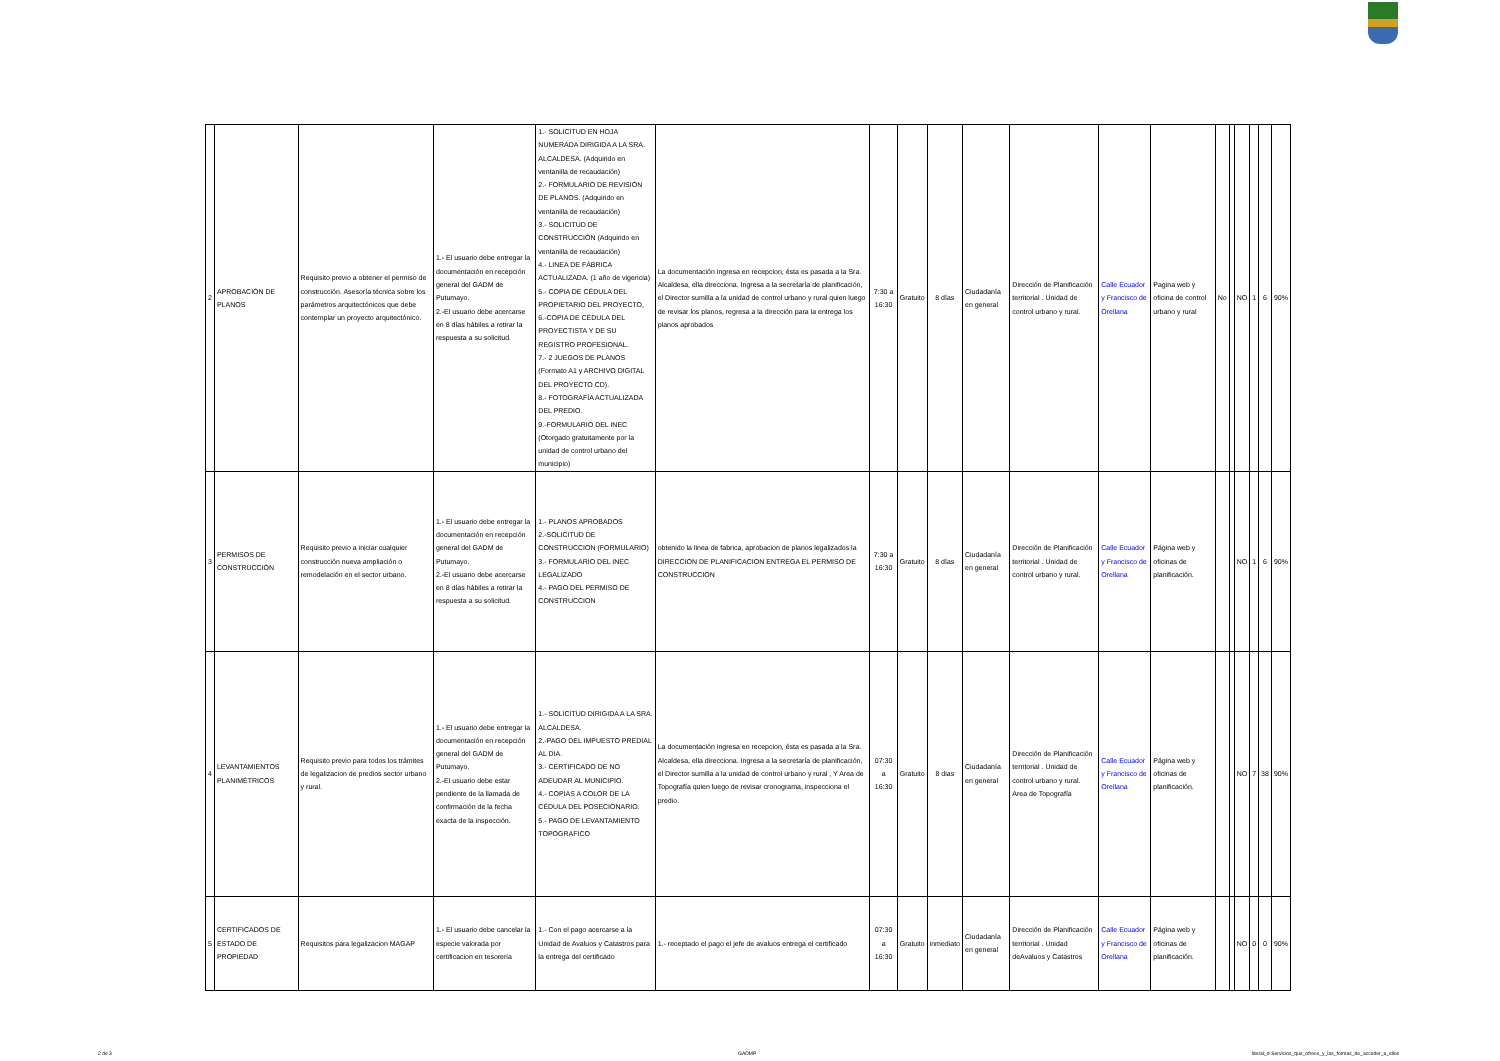| 2 | APROBACIÓN DE PLANOS | Requisito previo a obtener el permiso de construcción. Asesoría técnica sobre los parámetros arquitectónicos que debe contemplar un proyecto arquitectónico. | 1.- El usuario debe entregar la documentación en recepción general del GADM de Putumayo. 2.-El usuario debe acercarse en 8 días hábiles a retirar la respuesta a su solicitud. | 1.- SOLICITUD EN HOJA NUMERADA DIRIGIDA A LA SRA. ALCALDESA. (Adquirido en ventanilla de recaudación) 2.- FORMULARIO DE REVISIÓN DE PLANOS. (Adquirido en ventanilla de recaudación) 3.- SOLICITUD DE CONSTRUCCIÓN (Adquirido en ventanilla de recaudación) 4.- LINEA DE FÁBRICA ACTUALIZADA. (1 año de vigencia) 5.- COPIA DE CÉDULA DEL PROPIETARIO DEL PROYECTO, 6.-COPIA DE CÉDULA DEL PROYECTISTA Y DE SU REGISTRO PROFESIONAL. 7.- 2 JUEGOS DE PLANOS (Formato A1 y ARCHIVO DIGITAL DEL PROYECTO CD). 8.- FOTOGRAFÍA ACTUALIZADA DEL PREDIO. 9.-FORMULARIO DEL INEC (Otorgado gratuitamente por la unidad de control urbano del municipio) | La documentación ingresa en recepcion, ésta es pasada a la Sra. Alcaldesa, ella direcciona. Ingresa a la secretaría de planificación, el Director sumilla a la unidad de control urbano y rural quien luego de revisar los planos, regresa a la dirección para la entrega los planos aprobados | 7:30 a 16:30 | Gratuito | 8 días | Ciudadanía en general | Dirección de Planificación territorial . Unidad de control urbano y rural. | Calle Ecuador y Francisco de Orellana | Pagina web y oficina de control urbano y rural | No | | NO | 1 | 6 | 90% |
| 3 | PERMISOS DE CONSTRUCCIÓN | Requisito previo a iniciar cualquier construcción nueva ampliación o remodelación en el sector urbano. | 1.- El usuario debe entregar la documentación en recepción general del GADM de Putumayo. 2.-El usuario debe acercarse en 8 días hábiles a retirar la respuesta a su solicitud. | 1.- PLANOS APROBADOS 2.-SOLICITUD DE CONSTRUCCION (FORMULARIO) 3.- FORMULARIO DEL INEC LEGALIZADO 4.- PAGO DEL PERMISO DE CONSTRUCCION | obtenido la linea de fabrica, aprobacion de planos legalizados la DIRECCION DE PLANIFICACION ENTREGA EL PERMISO DE CONSTRUCCION | 7:30 a 16:30 | Gratuito | 8 días | Ciudadanía en general | Dirección de Planificación territorial . Unidad de control urbano y rural. | Calle Ecuador y Francisco de Orellana | Página web y oficinas de planificación. | | | NO | 1 | 6 | 90% |
| 4 | LEVANTAMIENTOS PLANIMÉTRICOS | Requisito previo para todos los trámites de legalizacion de predios sector urbano y rural. | 1.- El usuario debe entregar la documentación en recepción general del GADM de Putumayo. 2.-El usuario debe estar pendiente de la llamada de confirmación de la fecha exacta de la inspección. | 1.- SOLICITUD DIRIGIDA A LA SRA. ALCALDESA. 2.-PAGO DEL IMPUESTO PREDIAL AL DIA. 3.- CERTIFICADO DE NO ADEUDAR AL MUNICIPIO. 4.- COPIAS A COLOR DE LA CÉDULA DEL POSECIONARIO. 5.- PAGO DE LEVANTAMIENTO TOPOGRAFICO | La documentación ingresa en recepcion, ésta es pasada a la Sra. Alcaldesa, ella direcciona. Ingresa a la secretaría de planificación, el Director sumilla a la unidad de control urbano y rural , Y Area de Topografía quien luego de revisar cronograma, inspecciona el predio. | 07:30 a 16:30 | Gratuito | 8 dias | Ciudadanía en general | Dirección de Planificación territorial . Unidad de control urbano y rural. Area de Topografía | Calle Ecuador y Francisco de Orellana | Página web y oficinas de planificación. | | | NO | 7 | 38 | 90% |
| 5 | CERTIFICADOS DE ESTADO DE PROPIEDAD | Requisitos para legalizacion MAGAP | 1.- El usuario debe cancelar la especie valorada por certificacion en tesoreria | 1.- Con el pago acercarse a la Unidad de Avaluos y Catastros para la entrega del certificado | 1.- receptado el pago el jefe de avaluos entrega el certificado | 07:30 a 16:30 | Gratuito | inmediato | Ciudadanía en general | Dirección de Planificación territorial . Unidad deAvaluos y Catastros | Calle Ecuador y Francisco de Orellana | Página web y oficinas de planificación. | | | NO | 0 | 0 | 90% |
2 de 3 GADMP
literal_d-Servicios_que_ofrece_y_las_formas_de_acceder_a_ellos